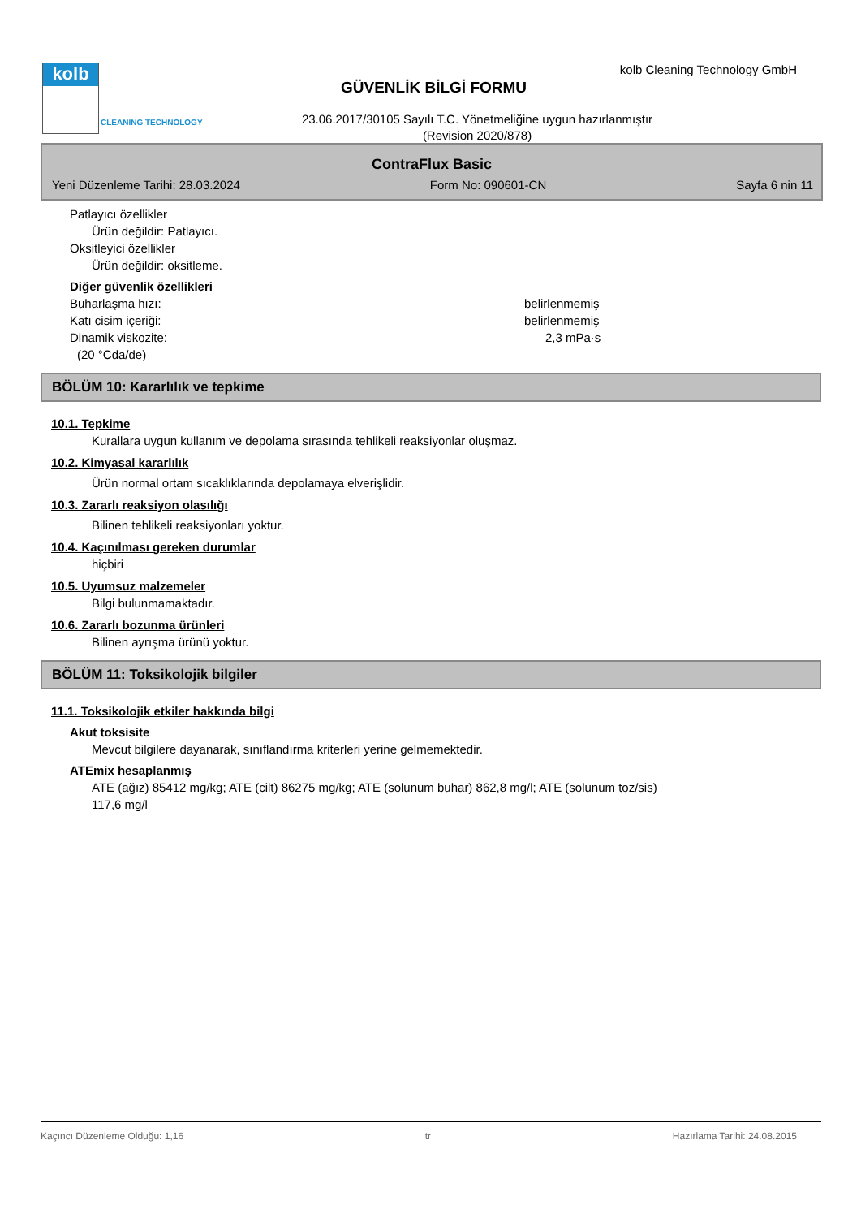kolb
CLEANING TECHNOLOGY
kolb Cleaning Technology GmbH
GÜVENLİK BİLGİ FORMU
23.06.2017/30105 Sayılı T.C. Yönetmeliğine uygun hazırlanmıştır
(Revision 2020/878)
ContraFlux Basic
Yeni Düzenleme Tarihi: 28.03.2024 Form No: 090601-CN Sayfa 6 nin 11
Patlayıcı özellikler
Ürün değildir: Patlayıcı.
Oksitleyici özellikler
Ürün değildir: oksitleme.
Diğer güvenlik özellikleri
Buharlaşma hızı: belirlenmemiş
Katı cisim içeriği: belirlenmemiş
Dinamik viskozite: 2,3 mPa·s
(20 °Cda/de)
BÖLÜM 10: Kararlılık ve tepkime
10.1. Tepkime
Kurallara uygun kullanım ve depolama sırasında tehlikeli reaksiyonlar oluşmaz.
10.2. Kimyasal kararlılık
Ürün normal ortam sıcaklıklarında depolamaya elverişlidir.
10.3. Zararlı reaksiyon olasılığı
Bilinen tehlikeli reaksiyonları yoktur.
10.4. Kaçınılması gereken durumlar
hiçbiri
10.5. Uyumsuz malzemeler
Bilgi bulunmamaktadır.
10.6. Zararlı bozunma ürünleri
Bilinen ayrışma ürünü yoktur.
BÖLÜM 11: Toksikolojik bilgiler
11.1. Toksikolojik etkiler hakkında bilgi
Akut toksisite
Mevcut bilgilere dayanarak, sınıflandırma kriterleri yerine gelmemektedir.
ATEmix hesaplanmış
ATE (ağız) 85412 mg/kg; ATE (cilt) 86275 mg/kg; ATE (solunum buhar) 862,8 mg/l; ATE (solunum toz/sis)
117,6 mg/l
Kaçıncı Düzenleme Olduğu: 1,16 tr Hazırlama Tarihi: 24.08.2015